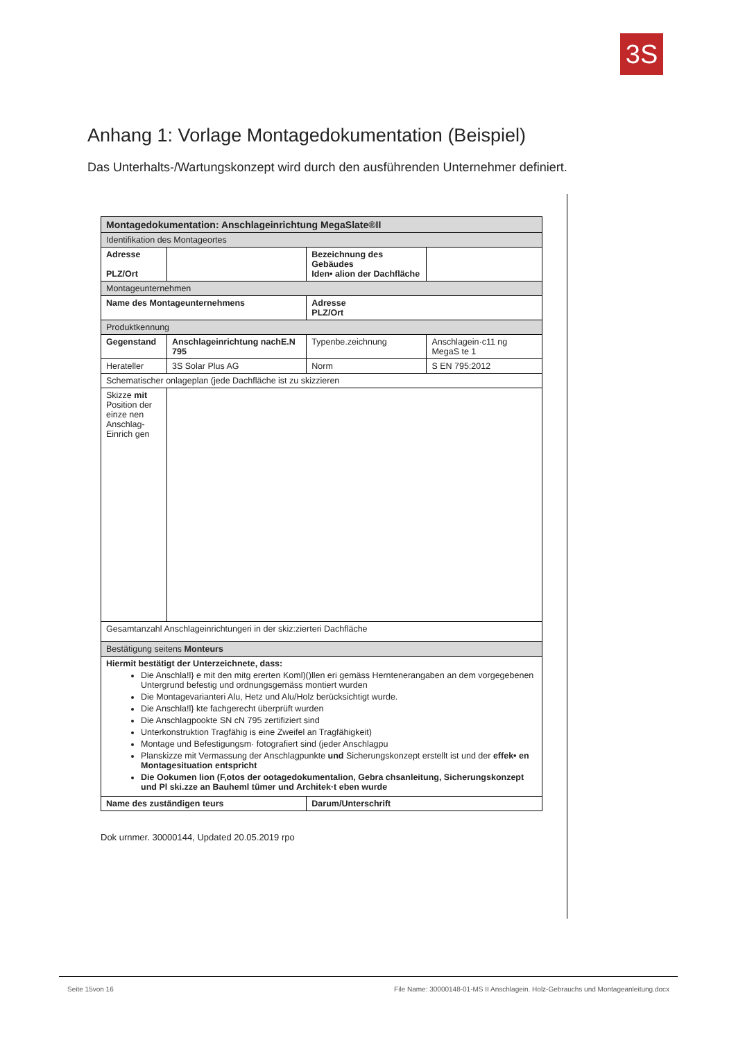3S
Anhang 1: Vorlage Montagedokumentation (Beispiel)
Das Unterhalts-/Wartungskonzept wird durch den ausführenden Unternehmer definiert.
| Montagedokumentation: Anschlageinrichtung MegaSlate®II | | | |
| Identifikation des Montageortes | | | |
| Adresse PLZ/Ort | | Bezeichnung des Gebäudes Iden• alion der Dachfläche | |
| Montageunternehmen | | | |
| Name des Montageunternehmens | | Adresse PLZ/Ort | |
| Produktkennung | | | |
| Gegenstand | Anschlageinrichtung nachE.N 795 | Typenbe.zeichnung | Anschlagein·c11 ng MegaS te 1 |
| Herateller | 3S Solar Plus AG | Norm | S EN 795:2012 |
| Schematischer onlageplan (jede Dachfläche ist zu skizzieren | | | |
| Skizze mit Position der einze nen Anschlag-Einrich gen | | | |
| Gesamtanzahl Anschlageinrichtungeri in der skiz:zierteri Dachfläche | | | |
| Bestätigung seitens Monteurs | | | |
| Hiermit bestätigt der Unterzeichnete, dass: Die Anschla!l} e mit den mitg ererten Koml)()llen eri gemäss Herntenerangaben an dem vorgegebenen Untergrund befestig und ordnungsgemäss montiert wurden Die Montagevarianteri Alu, Hetz und Alu/Holz berücksichtigt wurde. Die Anschla!l} kte fachgerecht überprüft wurden Die Anschlagpookte SN cN 795 zertifiziert sind Unterkonstruktion Tragfähig is eine Zweifel an Tragfähigkeit) Montage und Befestigungsm· fotografiert sind (jeder Anschlagpu Planskizze mit Vermassung der Anschlagpunkte und Sicherungskonzept erstellt ist und der effek• en Montagesituation entspricht Die Ookumen lion (F,otos der ootagedokumentalion, Gebra chsanleitung, Sicherungskonzept und Pl ski.zze an Bauheml tümer und Architek·t eben wurde | | | |
| Name des zuständigen teurs | | Darum/Unterschrift | |
Dok urnmer. 30000144, Updated 20.05.2019 rpo
Seite 15von 16 File Name: 30000148-01-MS II Anschlagein. Holz-Gebrauchs und Montageanleitung.docx